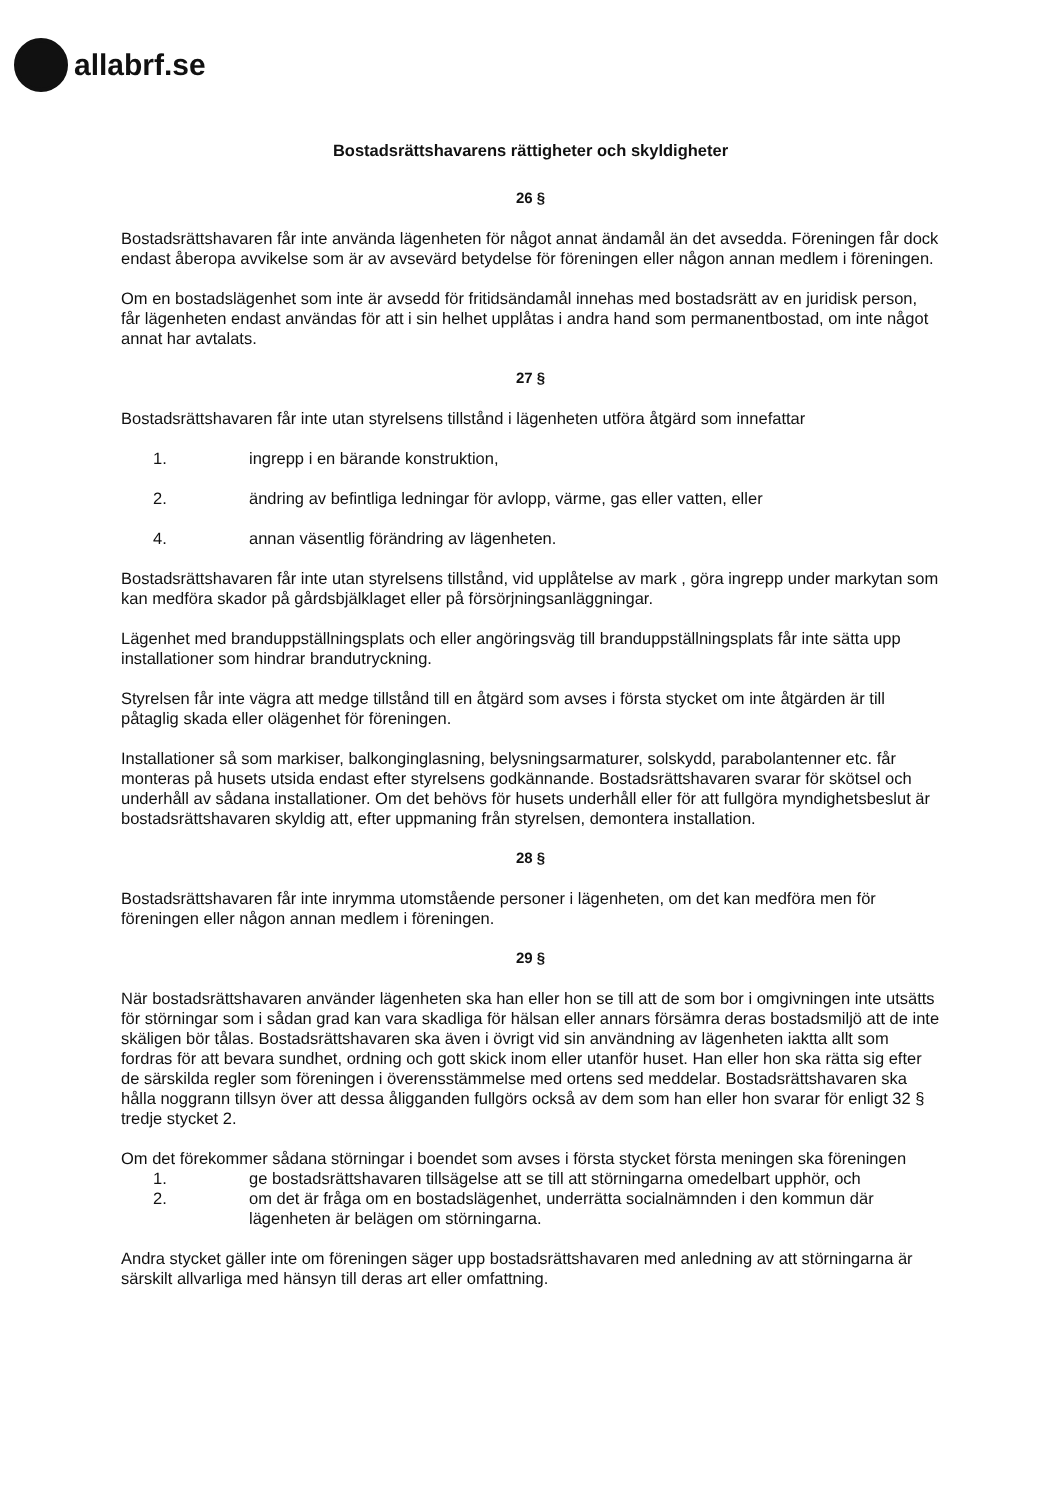allabrf.se
Bostadsrättshavarens rättigheter och skyldigheter
26 §
Bostadsrättshavaren får inte använda lägenheten för något annat ändamål än det avsedda. Föreningen får dock endast åberopa avvikelse som är av avsevärd betydelse för föreningen eller någon annan medlem i föreningen.
Om en bostadslägenhet som inte är avsedd för fritidsändamål innehas med bostadsrätt av en juridisk person, får lägenheten endast användas för att i sin helhet upplåtas i andra hand som permanentbostad, om inte något annat har avtalats.
27 §
Bostadsrättshavaren får inte utan styrelsens tillstånd i lägenheten utföra åtgärd som innefattar
1. ingrepp i en bärande konstruktion,
2. ändring av befintliga ledningar för avlopp, värme, gas eller vatten, eller
4. annan väsentlig förändring av lägenheten.
Bostadsrättshavaren får inte utan styrelsens tillstånd, vid upplåtelse av mark , göra ingrepp under markytan som kan medföra skador på gårdsbjälklaget eller på försörjningsanläggningar.
Lägenhet med branduppställningsplats och eller angöringsväg till branduppställningsplats får inte sätta upp installationer som hindrar brandutryckning.
Styrelsen får inte vägra att medge tillstånd till en åtgärd som avses i första stycket om inte åtgärden är till påtaglig skada eller olägenhet för föreningen.
Installationer så som markiser, balkonginglasning, belysningsarmaturer, solskydd, parabolantenner etc. får monteras på husets utsida endast efter styrelsens godkännande. Bostadsrättshavaren svarar för skötsel och underhåll av sådana installationer. Om det behövs för husets underhåll eller för att fullgöra myndighetsbeslut är bostadsrättshavaren skyldig att, efter uppmaning från styrelsen, demontera installation.
28 §
Bostadsrättshavaren får inte inrymma utomstående personer i lägenheten, om det kan medföra men för föreningen eller någon annan medlem i föreningen.
29 §
När bostadsrättshavaren använder lägenheten ska han eller hon se till att de som bor i omgivningen inte utsätts för störningar som i sådan grad kan vara skadliga för hälsan eller annars försämra deras bostadsmiljö att de inte skäligen bör tålas. Bostadsrättshavaren ska även i övrigt vid sin användning av lägenheten iaktta allt som fordras för att bevara sundhet, ordning och gott skick inom eller utanför huset. Han eller hon ska rätta sig efter de särskilda regler som föreningen i överensstämmelse med ortens sed meddelar. Bostadsrättshavaren ska hålla noggrann tillsyn över att dessa åligganden fullgörs också av dem som han eller hon svarar för enligt 32 § tredje stycket 2.
Om det förekommer sådana störningar i boendet som avses i första stycket första meningen ska föreningen
1. ge bostadsrättshavaren tillsägelse att se till att störningarna omedelbart upphör, och
2. om det är fråga om en bostadslägenhet, underrätta socialnämnden i den kommun där lägenheten är belägen om störningarna.
Andra stycket gäller inte om föreningen säger upp bostadsrättshavaren med anledning av att störningarna är särskilt allvarliga med hänsyn till deras art eller omfattning.